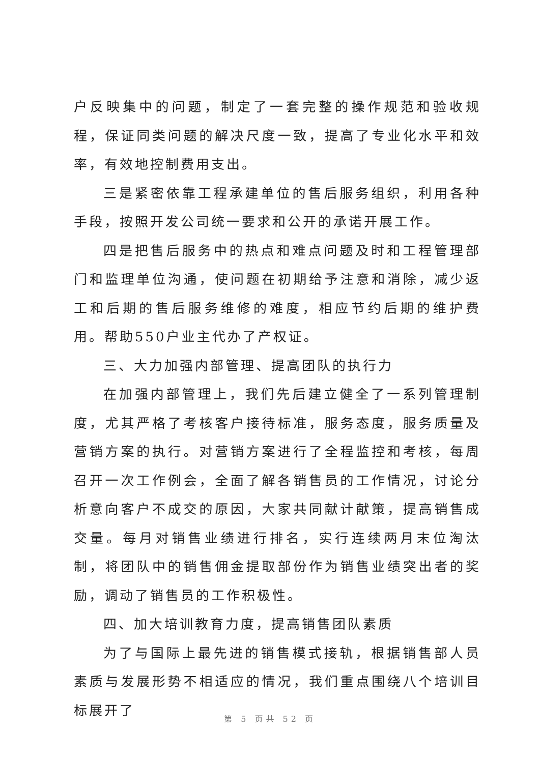户反映集中的问题，制定了一套完整的操作规范和验收规程，保证同类问题的解决尺度一致，提高了专业化水平和效率，有效地控制费用支出。
三是紧密依靠工程承建单位的售后服务组织，利用各种手段，按照开发公司统一要求和公开的承诺开展工作。
四是把售后服务中的热点和难点问题及时和工程管理部门和监理单位沟通，使问题在初期给予注意和消除，减少返工和后期的售后服务维修的难度，相应节约后期的维护费用。帮助550户业主代办了产权证。
三、大力加强内部管理、提高团队的执行力
在加强内部管理上，我们先后建立健全了一系列管理制度，尤其严格了考核客户接待标准，服务态度，服务质量及营销方案的执行。对营销方案进行了全程监控和考核，每周召开一次工作例会，全面了解各销售员的工作情况，讨论分析意向客户不成交的原因，大家共同献计献策，提高销售成交量。每月对销售业绩进行排名，实行连续两月末位淘汰制，将团队中的销售佣金提取部份作为销售业绩突出者的奖励，调动了销售员的工作积极性。
四、加大培训教育力度，提高销售团队素质
为了与国际上最先进的销售模式接轨，根据销售部人员素质与发展形势不相适应的情况，我们重点围绕八个培训目标展开了
第 5 页共 52 页